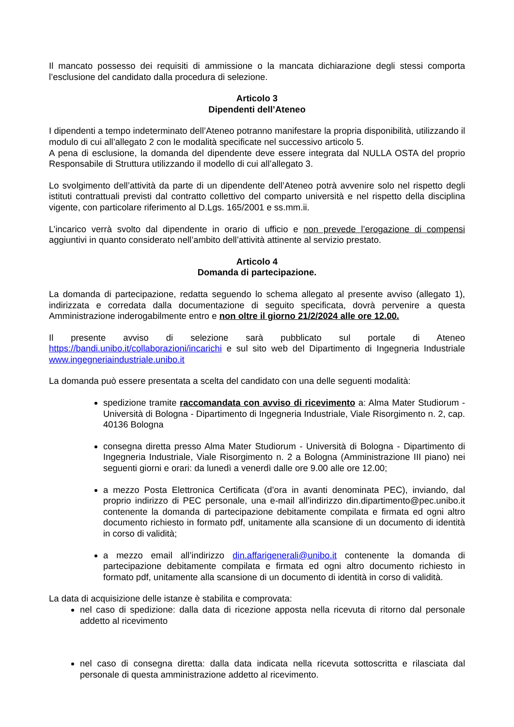Il mancato possesso dei requisiti di ammissione o la mancata dichiarazione degli stessi comporta l’esclusione del candidato dalla procedura di selezione.
Articolo 3
Dipendenti dell’Ateneo
I dipendenti a tempo indeterminato dell’Ateneo potranno manifestare la propria disponibilità, utilizzando il modulo di cui all’allegato 2 con le modalità specificate nel successivo articolo 5.
A pena di esclusione, la domanda del dipendente deve essere integrata dal NULLA OSTA del proprio Responsabile di Struttura utilizzando il modello di cui all’allegato 3.
Lo svolgimento dell’attività da parte di un dipendente dell’Ateneo potrà avvenire solo nel rispetto degli istituti contrattuali previsti dal contratto collettivo del comparto università e nel rispetto della disciplina vigente, con particolare riferimento al D.Lgs. 165/2001 e ss.mm.ii.
L’incarico verrà svolto dal dipendente in orario di ufficio e non prevede l’erogazione di compensi aggiuntivi in quanto considerato nell’ambito dell’attività attinente al servizio prestato.
Articolo 4
Domanda di partecipazione.
La domanda di partecipazione, redatta seguendo lo schema allegato al presente avviso (allegato 1), indirizzata e corredata dalla documentazione di seguito specificata, dovrà pervenire a questa Amministrazione inderogabilmente entro e non oltre il giorno 21/2/2024 alle ore 12.00.
Il presente avviso di selezione sarà pubblicato sul portale di Ateneo https://bandi.unibo.it/collaborazioni/incarichi e sul sito web del Dipartimento di Ingegneria Industriale www.ingegneriaindustriale.unibo.it
La domanda può essere presentata a scelta del candidato con una delle seguenti modalità:
spedizione tramite raccomandata con avviso di ricevimento a: Alma Mater Studiorum - Università di Bologna - Dipartimento di Ingegneria Industriale, Viale Risorgimento n. 2, cap. 40136 Bologna
consegna diretta presso Alma Mater Studiorum - Università di Bologna - Dipartimento di Ingegneria Industriale, Viale Risorgimento n. 2 a Bologna (Amministrazione III piano) nei seguenti giorni e orari: da lunedì a venerdì dalle ore 9.00 alle ore 12.00;
a mezzo Posta Elettronica Certificata (d’ora in avanti denominata PEC), inviando, dal proprio indirizzo di PEC personale, una e-mail all’indirizzo din.dipartimento@pec.unibo.it contenente la domanda di partecipazione debitamente compilata e firmata ed ogni altro documento richiesto in formato pdf, unitamente alla scansione di un documento di identità in corso di validità;
a mezzo email all’indirizzo din.affarigenerali@unibo.it contenente la domanda di partecipazione debitamente compilata e firmata ed ogni altro documento richiesto in formato pdf, unitamente alla scansione di un documento di identità in corso di validità.
La data di acquisizione delle istanze è stabilita e comprovata:
nel caso di spedizione: dalla data di ricezione apposta nella ricevuta di ritorno dal personale addetto al ricevimento
nel caso di consegna diretta: dalla data indicata nella ricevuta sottoscritta e rilasciata dal personale di questa amministrazione addetto al ricevimento.